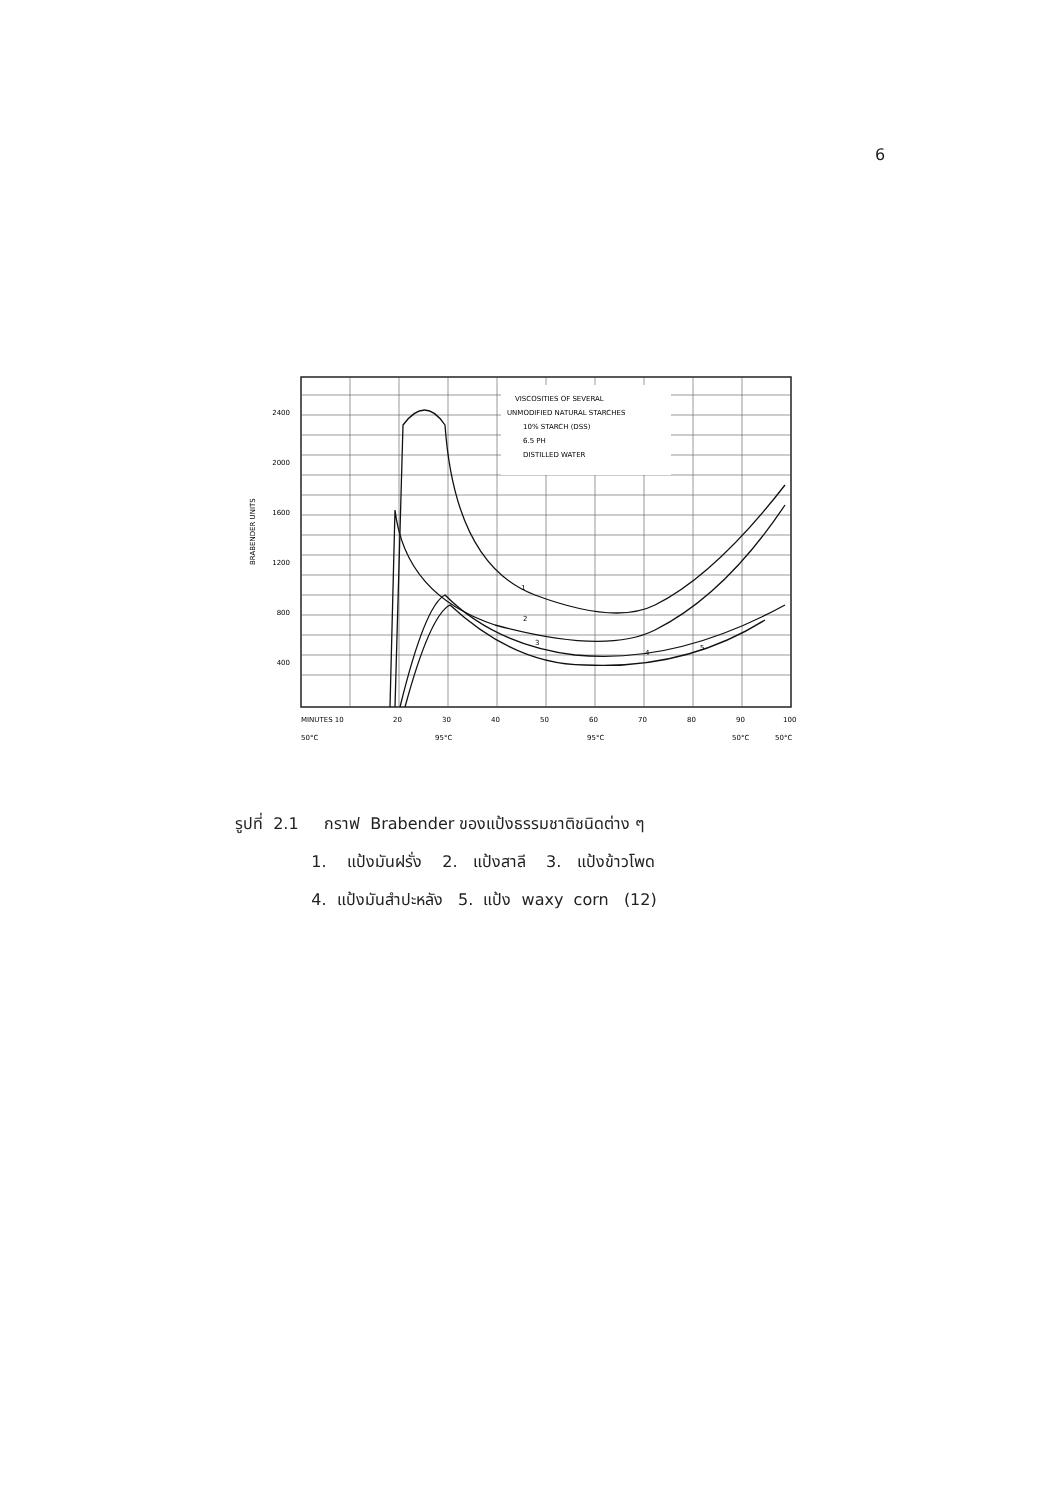6
VISCOSITIES OF SEVERAL
UNMODIFIED NATURAL STARCHES
10% STARCH (DSS)
6.5 PH
DISTILLED WATER
2400
2000
1600
1200
800
400
BRABENDER UNITS
1
2
3
4
5
MINUTES 10
20
30
40
50
60
70
80
90
100
50°C
95°C
95°C
50°C
50°C
รูปที่ 2.1 กราฟ Brabender ของแป้งธรรมชาติชนิดต่าง ๆ
1. แป้งมันฝรั่ง 2. แป้งสาลี 3. แป้งข้าวโพด
4. แป้งมันสำปะหลัง 5. แป้ง waxy corn (12)